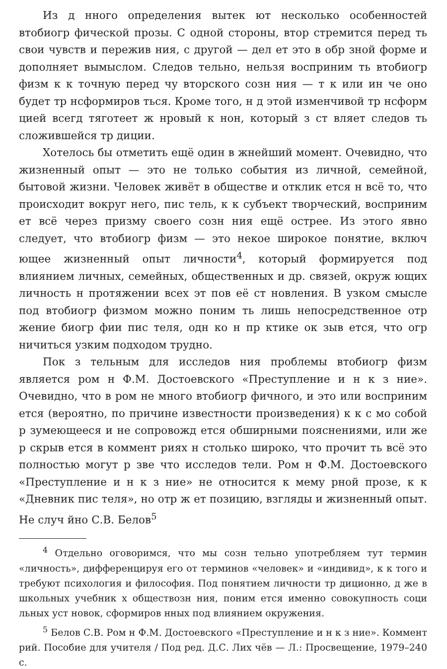Из д нного определения вытек ют несколько особенностей втобиогр фической прозы. С одной стороны, втор стремится перед ть свои чувств и пережив ния, с другой — дел ет это в обр зной форме и дополняет вымыслом. Следов тельно, нельзя восприним ть втобиогр физм к к точную перед чу вторского созн ния — т к или ин че оно будет тр нсформиров ться. Кроме того, н д этой изменчивой тр нсформ цией всегд тяготеет ж нровый к нон, который з ст вляет следов ть сложившейся тр диции.
Хотелось бы отметить ещё один в жнейший момент. Очевидно, что жизненный опыт — это не только события из личной, семейной, бытовой жизни. Человек живёт в обществе и отклик ется н всё то, что происходит вокруг него, пис тель, к к субъект творческий, восприним ет всё через призму своего созн ния ещё острее. Из этого явно следует, что втобиогр физм — это некое широкое понятие, включ ющее жизненный опыт личности<sup>4</sup>, который формируется под влиянием личных, семейных, общественных и др. связей, окруж ющих личность н протяжении всех эт пов её ст новления. В узком смысле под втобиогр физмом можно поним ть лишь непосредственное отр жение биогр фии пис теля, одн ко н пр ктике ок зыв ется, что огр ничиться узким подходом трудно.
Пок з тельным для исследов ния проблемы втобиогр физм является ром н Ф.М. Достоевского «Преступление и н к з ние». Очевидно, что в ром не много втобиогр фичного, и это или восприним ется (вероятно, по причине известности произведения) к к с мо собой р зумеющееся и не сопровожд ется обширными пояснениями, или же р скрыв ется в коммент риях н столько широко, что прочит ть всё это полностью могут р зве что исследов тели. Ром н Ф.М. Достоевского «Преступление и н к з ние» не относится к мему рной прозе, к к «Дневник пис теля», но отр ж ет позицию, взгляды и жизненный опыт. Не случ йно С.В. Белов<sup>5</sup>
<sup>4</sup> Отдельно оговоримся, что мы созн тельно употребляем тут термин «личность», дифференцируя его от терминов «человек» и «индивид», к к того и требуют психология и философия. Под понятием личности тр диционно, д же в школьных учебник х обществозн ния, поним ется именно совокупность соци льных уст новок, сформиров нных под влиянием окружения.
<sup>5</sup> Белов С.В. Ром н Ф.М. Достоевского «Преступление и н к з ние». Коммент рий. Пособие для учителя / Под ред. Д.С. Лих чёв — Л.: Просвещение, 1979–240 с.